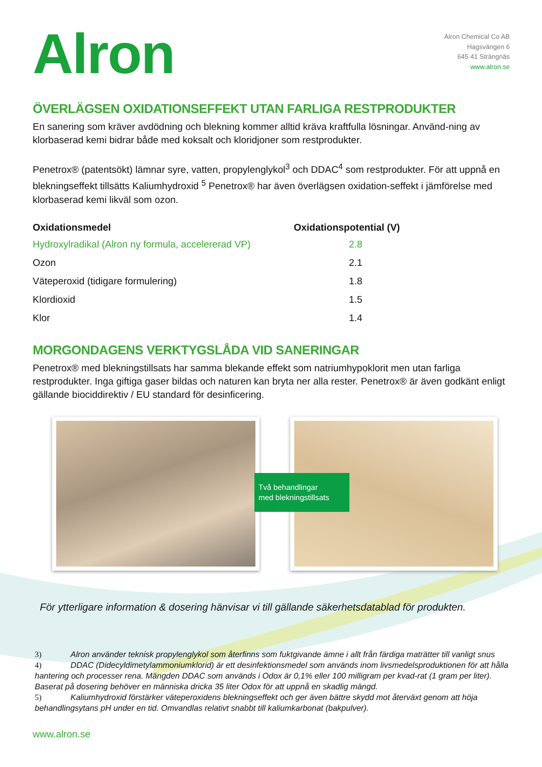Alron
Alron Chemical Co AB
Hagsvängen 6
645 41 Strängnäs
www.alron.se
ÖVERLÄGSEN OXIDATIONSEFFEKT UTAN FARLIGA RESTPRODUKTER
En sanering som kräver avdödning och blekning kommer alltid kräva kraftfulla lösningar. Använd-ning av klorbaserad kemi bidrar både med koksalt och kloridjoner som restprodukter.
Penetrox® (patentsökt) lämnar syre, vatten, propylenglykol<sup>3</sup> och DDAC<sup>4</sup> som restprodukter. För att uppnå en blekningseffekt tillsätts Kaliumhydroxid <sup>5</sup> Penetrox® har även överlägsen oxidation-seffekt i jämförelse med klorbaserad kemi likväl som ozon.
| Oxidationsmedel | Oxidationspotential (V) |
| --- | --- |
| Hydroxylradikal (Alron ny formula, accelererad VP) | 2.8 |
| Ozon | 2.1 |
| Väteperoxid (tidigare formulering) | 1.8 |
| Klordioxid | 1.5 |
| Klor | 1.4 |
MORGONDAGENS VERKTYGSLÅDA VID SANERINGAR
Penetrox® med blekningstillsats har samma blekande effekt som natriumhypoklorit men utan farliga restprodukter. Inga giftiga gaser bildas och naturen kan bryta ner alla rester. Penetrox® är även godkänt enligt gällande biociddirektiv / EU standard för desinficering.
Två behandlingar
med blekningstillsats
För ytterligare information & dosering hänvisar vi till gällande säkerhetsdatablad för produkten.
3) Alron använder teknisk propylenglykol som återfinns som fuktgivande ämne i allt från färdiga maträtter till vanligt snus
4) DDAC (Didecyldimetylammoniumklorid) är ett desinfektionsmedel som används inom livsmedelsproduktionen för att hålla hantering och processer rena. Mängden DDAC som används i Odox är 0,1% eller 100 milligram per kvad-rat (1 gram per liter). Baserat på dosering behöver en människa dricka 35 liter Odox för att uppnå en skadlig mängd.
5) Kaliumhydroxid förstärker väteperoxidens blekningseffekt och ger även bättre skydd mot återväxt genom att höja behandlingsytans pH under en tid. Omvandlas relativt snabbt till kaliumkarbonat (bakpulver).
www.alron.se